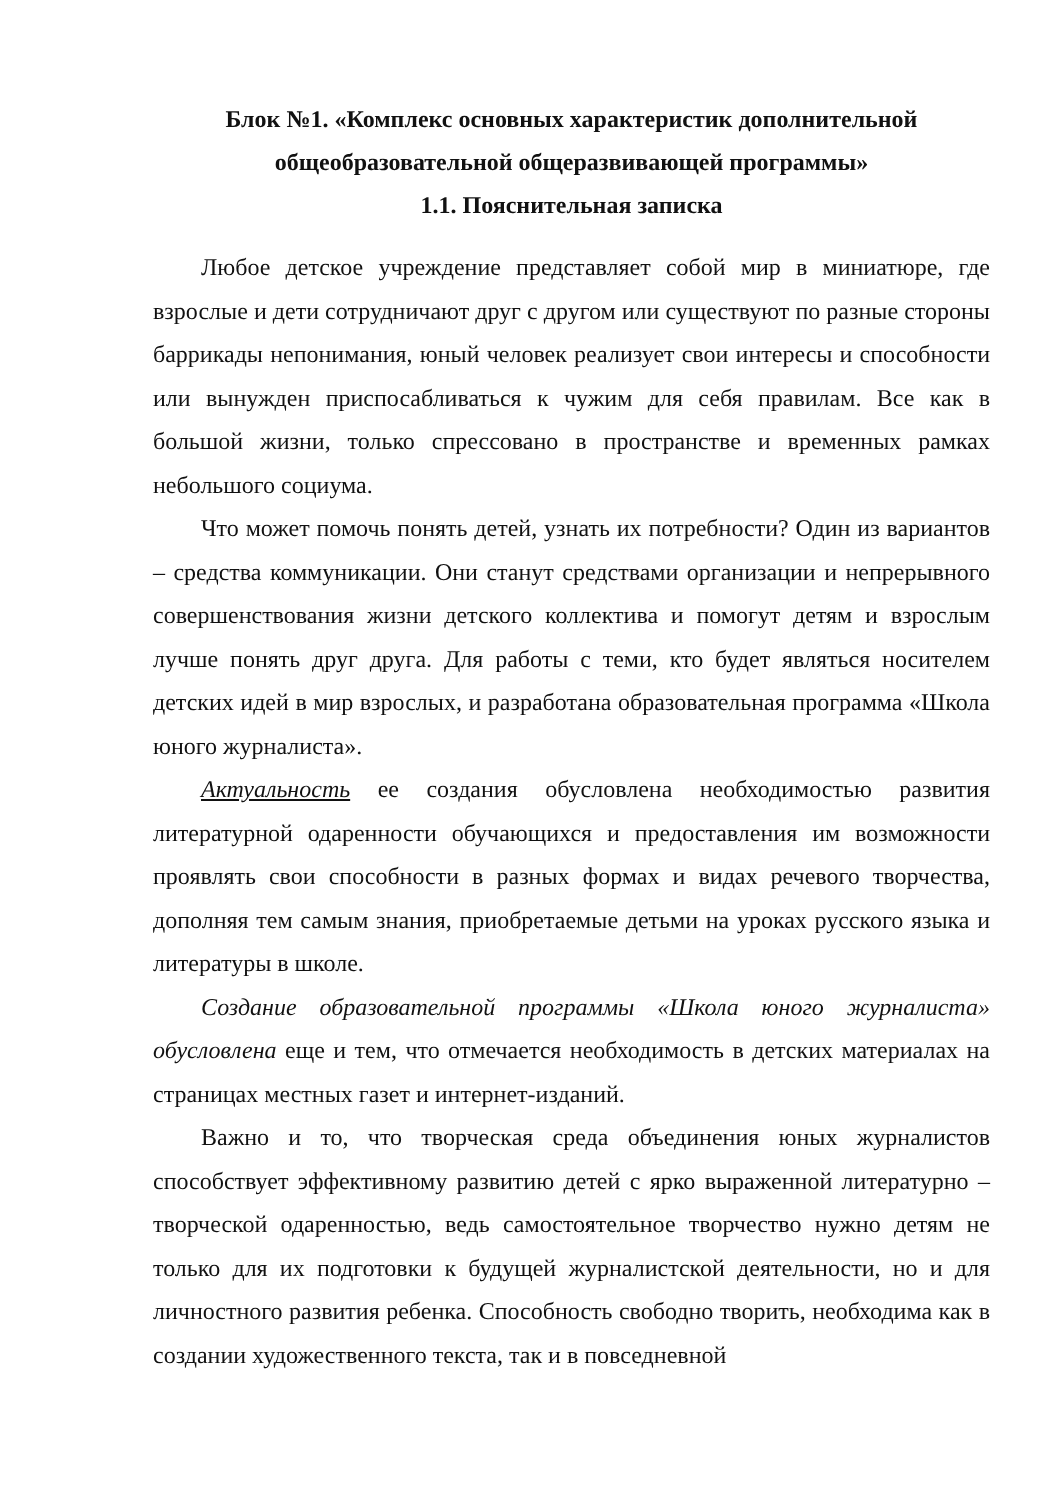Блок №1. «Комплекс основных характеристик дополнительной общеобразовательной общеразвивающей программы»
1.1. Пояснительная записка
Любое детское учреждение представляет собой мир в миниатюре, где взрослые и дети сотрудничают друг с другом или существуют по разные стороны баррикады непонимания, юный человек реализует свои интересы и способности или вынужден приспосабливаться к чужим для себя правилам. Все как в большой жизни, только спрессовано в пространстве и временных рамках небольшого социума.
Что может помочь понять детей, узнать их потребности? Один из вариантов – средства коммуникации. Они станут средствами организации и непрерывного совершенствования жизни детского коллектива и помогут детям и взрослым лучше понять друг друга. Для работы с теми, кто будет являться носителем детских идей в мир взрослых, и разработана образовательная программа «Школа юного журналиста».
Актуальность ее создания обусловлена необходимостью развития литературной одаренности обучающихся и предоставления им возможности проявлять свои способности в разных формах и видах речевого творчества, дополняя тем самым знания, приобретаемые детьми на уроках русского языка и литературы в школе.
Создание образовательной программы «Школа юного журналиста» обусловлена еще и тем, что отмечается необходимость в детских материалах на страницах местных газет и интернет-изданий.
Важно и то, что творческая среда объединения юных журналистов способствует эффективному развитию детей с ярко выраженной литературно – творческой одаренностью, ведь самостоятельное творчество нужно детям не только для их подготовки к будущей журналистской деятельности, но и для личностного развития ребенка. Способность свободно творить, необходима как в создании художественного текста, так и в повседневной